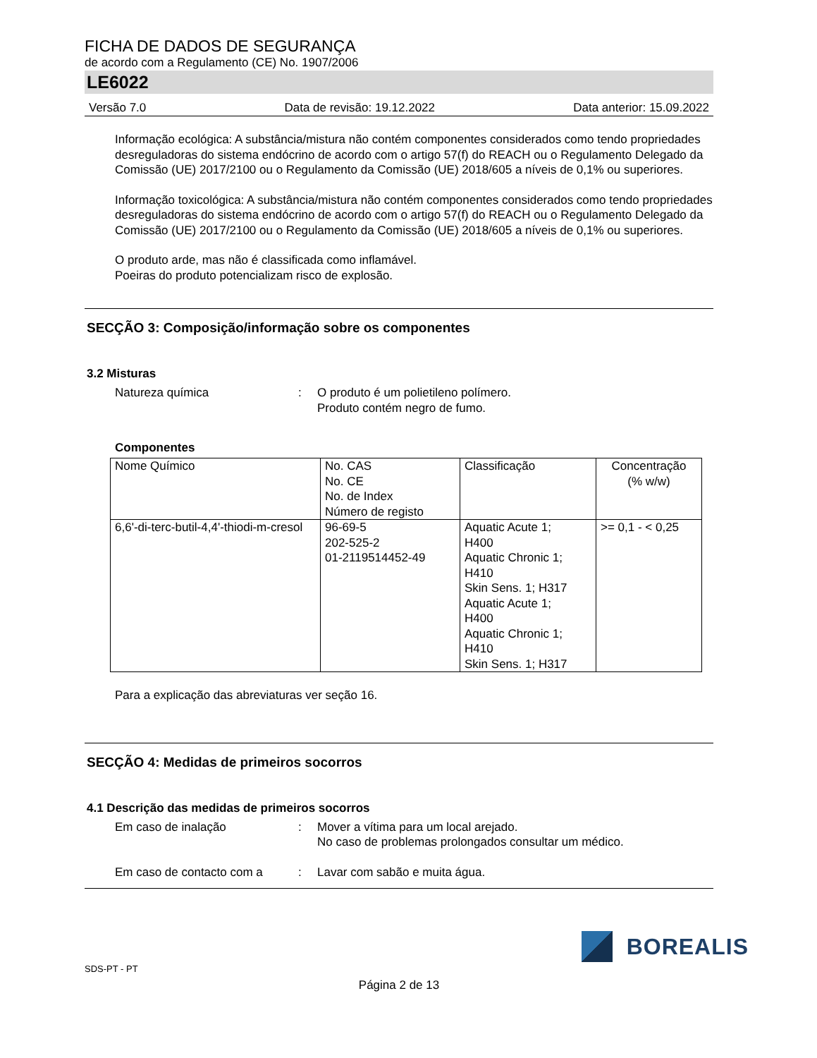FICHA DE DADOS DE SEGURANÇA
de acordo com a Regulamento (CE) No. 1907/2006
LE6022
Versão 7.0 Data de revisão: 19.12.2022 Data anterior: 15.09.2022
Informação ecológica: A substância/mistura não contém componentes considerados como tendo propriedades desreguladoras do sistema endócrino de acordo com o artigo 57(f) do REACH ou o Regulamento Delegado da Comissão (UE) 2017/2100 ou o Regulamento da Comissão (UE) 2018/605 a níveis de 0,1% ou superiores.
Informação toxicológica: A substância/mistura não contém componentes considerados como tendo propriedades desreguladoras do sistema endócrino de acordo com o artigo 57(f) do REACH ou o Regulamento Delegado da Comissão (UE) 2017/2100 ou o Regulamento da Comissão (UE) 2018/605 a níveis de 0,1% ou superiores.
O produto arde, mas não é classificada como inflamável.
Poeiras do produto potencializam risco de explosão.
SECÇÃO 3: Composição/informação sobre os componentes
3.2 Misturas
Natureza química : O produto é um polietileno polímero.
Produto contém negro de fumo.
Componentes
| Nome Químico | No. CAS No. CE No. de Index Número de registo | Classificação | Concentração (% w/w) |
| 6,6'-di-terc-butil-4,4'-thiodi-m-cresol | 96-69-5 202-525-2 01-2119514452-49 | Aquatic Acute 1; H400 Aquatic Chronic 1; H410 Skin Sens. 1; H317 Aquatic Acute 1; H400 Aquatic Chronic 1; H410 Skin Sens. 1; H317 | >= 0,1 - < 0,25 |
Para a explicação das abreviaturas ver seção 16.
SECÇÃO 4: Medidas de primeiros socorros
4.1 Descrição das medidas de primeiros socorros
Em caso de inalação : Mover a vítima para um local arejado.
No caso de problemas prolongados consultar um médico.
Em caso de contacto com a : Lavar com sabão e muita água.
BOREALIS
SDS-PT - PT
Página 2 de 13